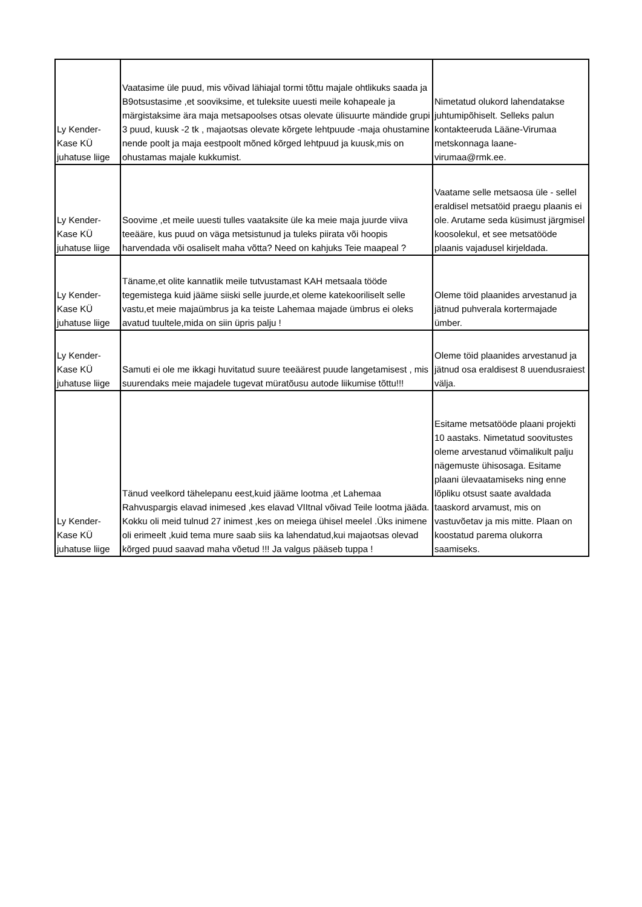| Ly Kender-Kase KÜ juhatuse liige | Vaatasime üle puud, mis võivad lähiajal tormi tõttu majale ohtlikuks saada ja B9otsustasime ,et sooviksime, et tuleksite uuesti meile kohapeale ja märgistaksime ära maja metsapoolses otsas olevate ülisuurte mändide grupi 3 puud, kuusk -2 tk , majaotsas olevate kõrgete lehtpuude -maja ohustamine nende poolt ja maja eestpoolt mõned kõrged lehtpuud ja kuusk,mis on ohustamas majale kukkumist. | Nimetatud olukord lahendatakse juhtumipõhiselt. Selleks palun kontakteeruda Lääne-Virumaa metskonnaga laane-virumaa@rmk.ee. |
| Ly Kender-Kase KÜ juhatuse liige | Soovime ,et meile uuesti tulles vaataksite üle ka meie maja juurde viiva teeääre, kus puud on väga metsistunud ja tuleks piirata või hoopis harvendada või osaliselt maha võtta? Need on kahjuks Teie maapeal ? | Vaatame selle metsaosa üle - sellel eraldisel metsatöid praegu plaanis ei ole. Arutame seda küsimust järgmisel koosolekul, et see metsatööde plaanis vajadusel kirjeldada. |
| Ly Kender-Kase KÜ juhatuse liige | Täname,et olite kannatlik meile tutvustamast KAH metsaala tööde tegemistega kuid jääme siiski selle juurde,et oleme katekooriliselt selle vastu,et meie majaümbrus ja ka teiste Lahemaa majade ümbrus ei oleks avatud tuultele,mida on siin üpris palju ! | Oleme töid plaanides arvestanud ja jätnud puhverala kortermajade ümber. |
| Ly Kender-Kase KÜ juhatuse liige | Samuti ei ole me ikkagi huvitatud suure teeäärest puude langetamisest , mis suurendaks meie majadele tugevat müratõusu autode liikumise tõttu!!! | Oleme töid plaanides arvestanud ja jätnud osa eraldisest 8 uuendusraiest välja. |
| Ly Kender-Kase KÜ juhatuse liige | Tänud veelkord tähelepanu eest,kuid jääme lootma ,et Lahemaa Rahvuspargis elavad inimesed ,kes elavad VIItnal võivad Teile lootma jääda. Kokku oli meid tulnud 27 inimest ,kes on meiega ühisel meelel .Üks inimene oli erimeelt ,kuid tema mure saab siis ka lahendatud,kui majaotsas olevad kõrged puud saavad maha võetud !!! Ja valgus pääseb tuppa ! | Esitame metsatööde plaani projekti 10 aastaks. Nimetatud soovitustes oleme arvestanud võimalikult palju nägemuste ühisosaga. Esitame plaani ülevaatamiseks ning enne lõpliku otsust saate avaldada taaskord arvamust, mis on vastuvõetav ja mis mitte. Plaan on koostatud parema olukorra saamiseks. |